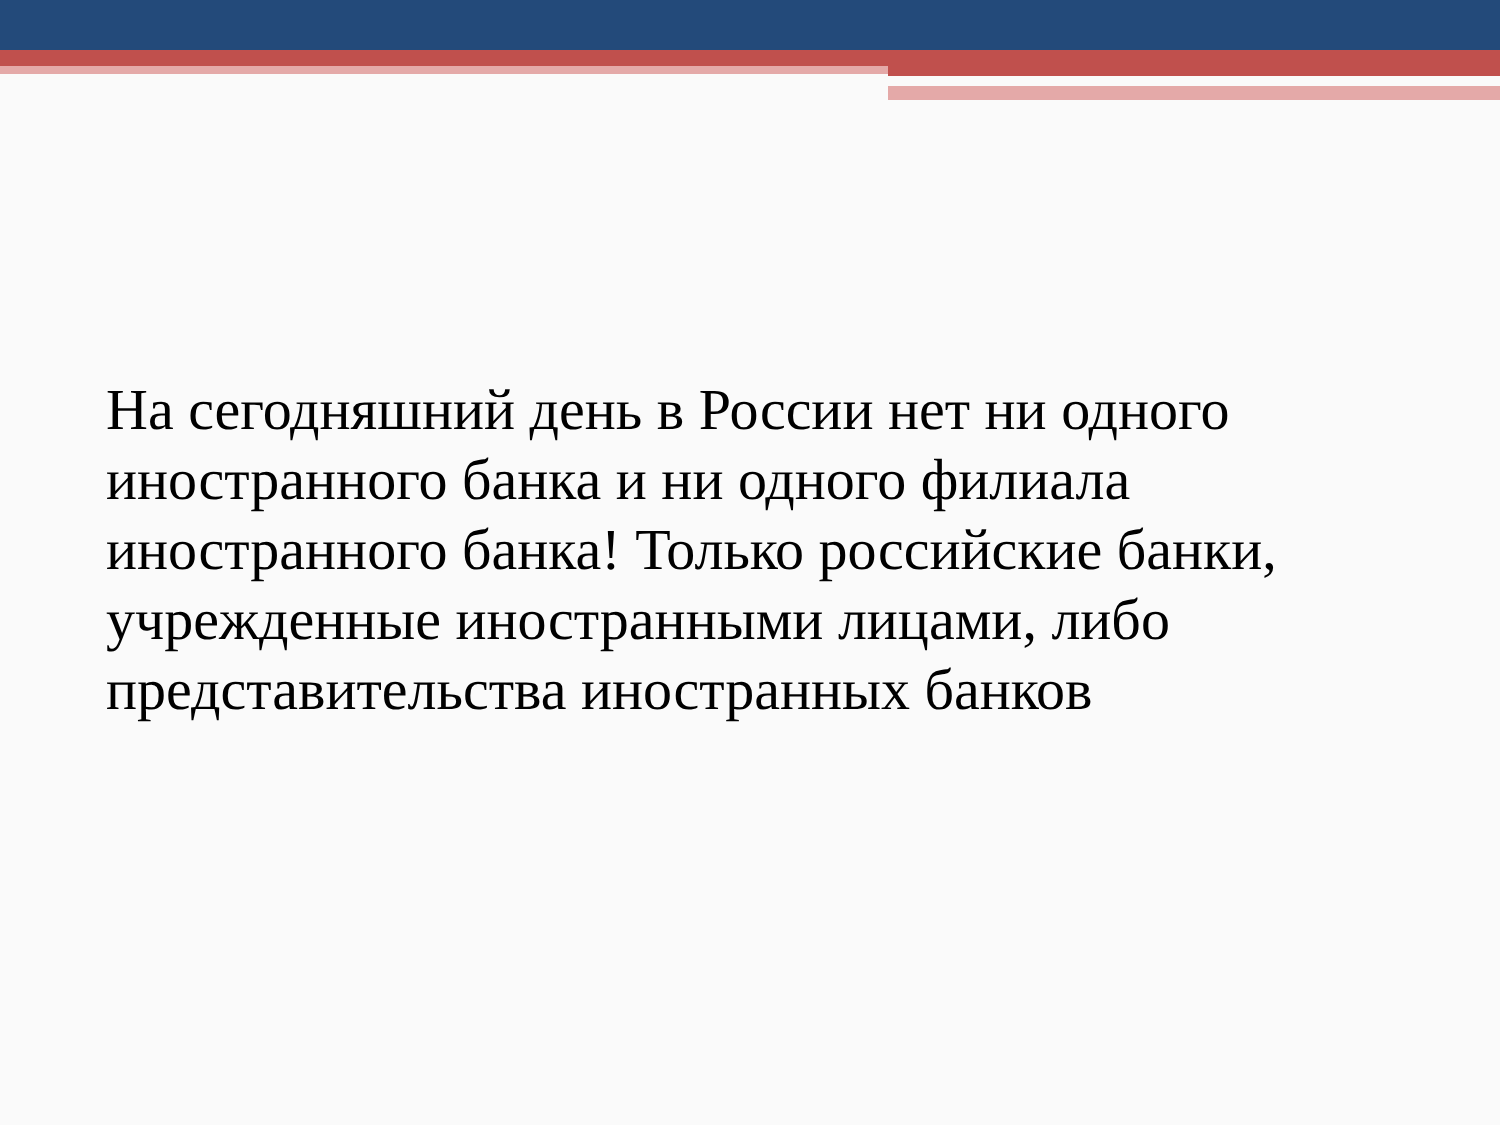На сегодняшний день в России нет ни одного иностранного банка и ни одного филиала иностранного банка! Только российские банки, учрежденные иностранными лицами, либо представительства иностранных банков